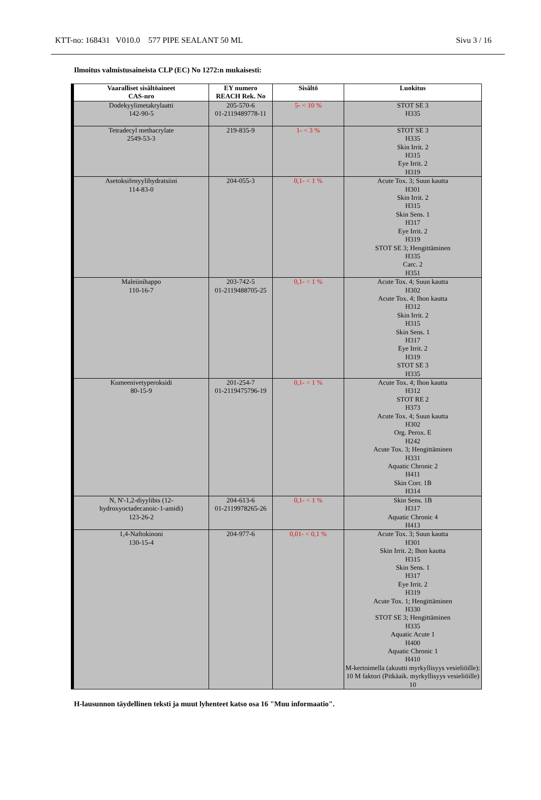KTT-no: 168431 V010.0 577 PIPE SEALANT 50 ML Sivu 3 / 16
Ilmoitus valmistusaineista CLP (EC) No 1272:n mukaisesti:
| Vaaralliset sisältöaineet CAS-nro | EY numero REACH Rek. No | Sisältö | Luokitus |
| --- | --- | --- | --- |
| Dodekyylimetakrylaatti 142-90-5 | 205-570-6 01-2119489778-11 | 5- < 10 % | STOT SE 3 H335 |
| Tetradecyl methacrylate 2549-53-3 | 219-835-9 | 1- < 3 % | STOT SE 3 H335 Skin Irrit. 2 H315 Eye Irrit. 2 H319 |
| Asetoksifenyylihydratsiini 114-83-0 | 204-055-3 | 0,1- < 1 % | Acute Tox. 3; Suun kautta H301 Skin Irrit. 2 H315 Skin Sens. 1 H317 Eye Irrit. 2 H319 STOT SE 3; Hengittäminen H335 Carc. 2 H351 |
| Maleiinihappo 110-16-7 | 203-742-5 01-2119488705-25 | 0,1- < 1 % | Acute Tox. 4; Suun kautta H302 Acute Tox. 4; Ihon kautta H312 Skin Irrit. 2 H315 Skin Sens. 1 H317 Eye Irrit. 2 H319 STOT SE 3 H335 |
| Kumeenivetyperoksidi 80-15-9 | 201-254-7 01-2119475796-19 | 0,1- < 1 % | Acute Tox. 4; Ihon kautta H312 STOT RE 2 H373 Acute Tox. 4; Suun kautta H302 Org. Perox. E H242 Acute Tox. 3; Hengittäminen H331 Aquatic Chronic 2 H411 Skin Corr. 1B H314 |
| N, N'-1,2-diyylibis (12- hydroxyoctadecanoic-1-amidi) 123-26-2 | 204-613-6 01-2119978265-26 | 0,1- < 1 % | Skin Sens. 1B H317 Aquatic Chronic 4 H413 |
| 1,4-Naftokinoni 130-15-4 | 204-977-6 | 0,01- < 0,1 % | Acute Tox. 3; Suun kautta H301 Skin Irrit. 2; Ihon kautta H315 Skin Sens. 1 H317 Eye Irrit. 2 H319 Acute Tox. 1; Hengittäminen H330 STOT SE 3; Hengittäminen H335 Aquatic Acute 1 H400 Aquatic Chronic 1 H410 M-kertoimella (akuutti myrkyllisyys vesieliöille): 10 M faktori (Pitkäaik. myrkyllisyys vesieliöille) 10 |
H-lausunnon täydellinen teksti ja muut lyhenteet katso osa 16 "Muu informaatio".